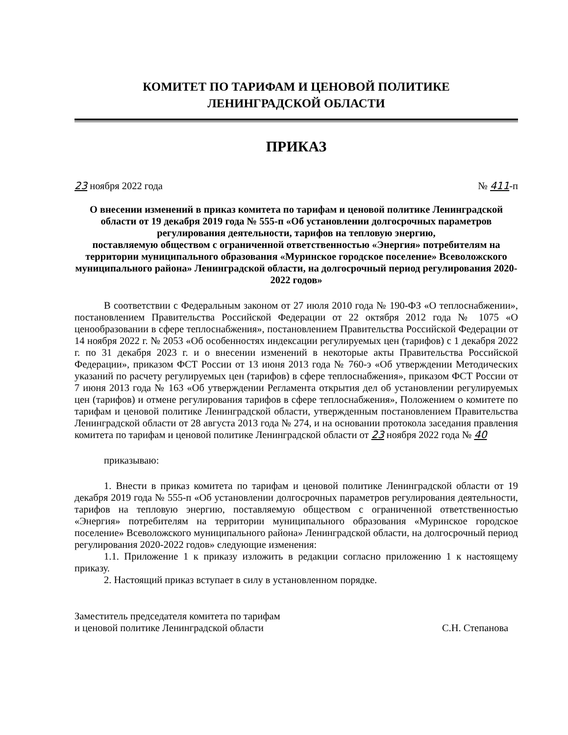КОМИТЕТ ПО ТАРИФАМ И ЦЕНОВОЙ ПОЛИТИКЕ
ЛЕНИНГРАДСКОЙ ОБЛАСТИ
ПРИКАЗ
23 ноября 2022 года № 411-п
О внесении изменений в приказ комитета по тарифам и ценовой политике Ленинградской области от 19 декабря 2019 года № 555-п «Об установлении долгосрочных параметров регулирования деятельности, тарифов на тепловую энергию,
поставляемую обществом с ограниченной ответственностью «Энергия» потребителям на территории муниципального образования «Муринское городское поселение» Всеволожского муниципального района» Ленинградской области, на долгосрочный период регулирования 2020-2022 годов»
В соответствии с Федеральным законом от 27 июля 2010 года № 190-ФЗ «О теплоснабжении», постановлением Правительства Российской Федерации от 22 октября 2012 года № 1075 «О ценообразовании в сфере теплоснабжения», постановлением Правительства Российской Федерации от 14 ноября 2022 г. № 2053 «Об особенностях индексации регулируемых цен (тарифов) с 1 декабря 2022 г. по 31 декабря 2023 г. и о внесении изменений в некоторые акты Правительства Российской Федерации», приказом ФСТ России от 13 июня 2013 года № 760-э «Об утверждении Методических указаний по расчету регулируемых цен (тарифов) в сфере теплоснабжения», приказом ФСТ России от 7 июня 2013 года № 163 «Об утверждении Регламента открытия дел об установлении регулируемых цен (тарифов) и отмене регулирования тарифов в сфере теплоснабжения», Положением о комитете по тарифам и ценовой политике Ленинградской области, утвержденным постановлением Правительства Ленинградской области от 28 августа 2013 года № 274, и на основании протокола заседания правления комитета по тарифам и ценовой политике Ленинградской области от 23 ноября 2022 года № 40
приказываю:
1. Внести в приказ комитета по тарифам и ценовой политике Ленинградской области от 19 декабря 2019 года № 555-п «Об установлении долгосрочных параметров регулирования деятельности, тарифов на тепловую энергию, поставляемую обществом с ограниченной ответственностью «Энергия» потребителям на территории муниципального образования «Муринское городское поселение» Всеволожского муниципального района» Ленинградской области, на долгосрочный период регулирования 2020-2022 годов» следующие изменения:
1.1. Приложение 1 к приказу изложить в редакции согласно приложению 1 к настоящему приказу.
2. Настоящий приказ вступает в силу в установленном порядке.
Заместитель председателя комитета по тарифам
и ценовой политике Ленинградской области С.Н. Степанова